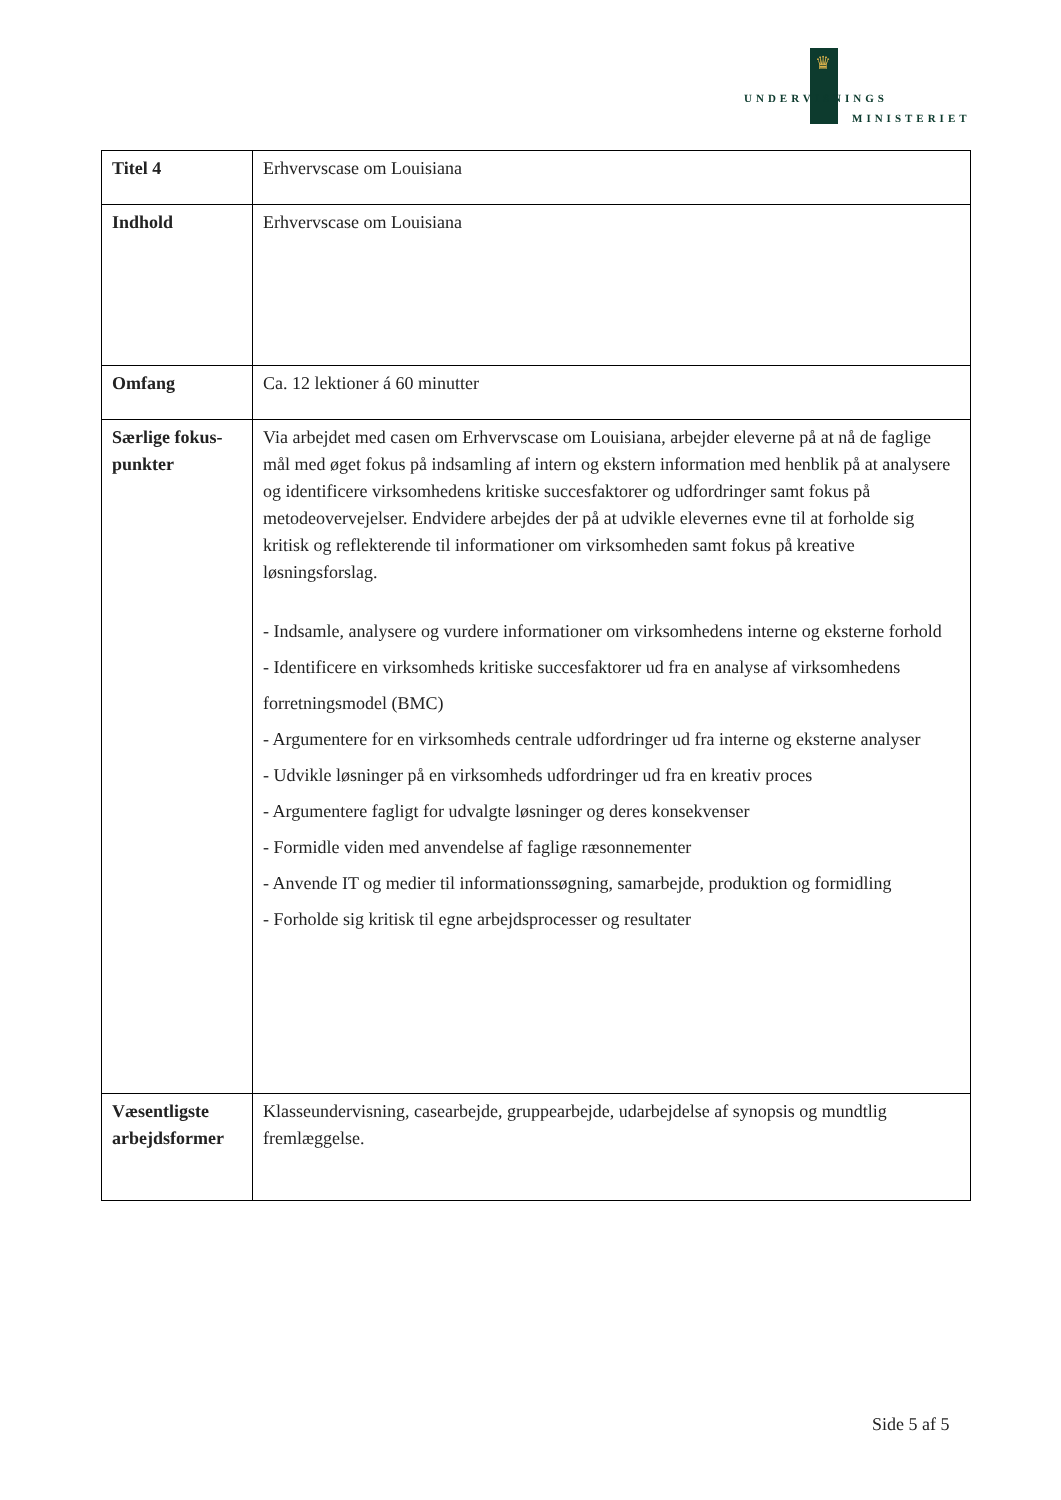♛
UNDERVISNINGS
MINISTERIET
| Titel 4 | Erhvervscase om Louisiana |
| Indhold | Erhvervscase om Louisiana |
| Omfang | Ca. 12 lektioner á 60 minutter |
| Særlige fokus-punkter | Via arbejdet med casen om Erhvervscase om Louisiana, arbejder eleverne på at nå de faglige mål med øget fokus på indsamling af intern og ekstern information med henblik på at analysere og identificere virksomhedens kritiske succesfaktorer og udfordringer samt fokus på metodeovervejelser. Endvidere arbejdes der på at udvikle elevernes evne til at forholde sig kritisk og reflekterende til informationer om virksomheden samt fokus på kreative løsningsforslag. - Indsamle, analysere og vurdere informationer om virksomhedens interne og eksterne forhold - Identificere en virksomheds kritiske succesfaktorer ud fra en analyse af virksomhedens forretningsmodel (BMC) - Argumentere for en virksomheds centrale udfordringer ud fra interne og eksterne analyser - Udvikle løsninger på en virksomheds udfordringer ud fra en kreativ proces - Argumentere fagligt for udvalgte løsninger og deres konsekvenser - Formidle viden med anvendelse af faglige ræsonnementer - Anvende IT og medier til informationssøgning, samarbejde, produktion og formidling - Forholde sig kritisk til egne arbejdsprocesser og resultater |
| Væsentligste arbejdsformer | Klasseundervisning, casearbejde, gruppearbejde, udarbejdelse af synopsis og mundtlig fremlæggelse. |
Side 5 af 5